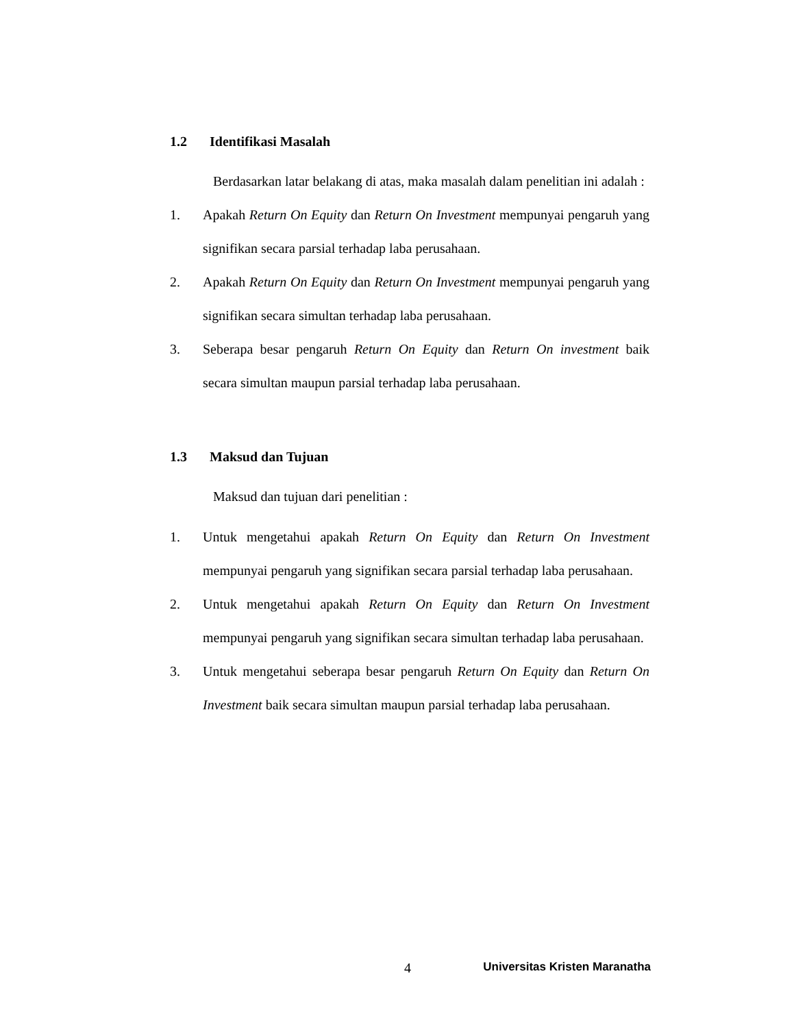1.2 Identifikasi Masalah
Berdasarkan latar belakang di atas, maka masalah dalam penelitian ini adalah :
1. Apakah Return On Equity dan Return On Investment mempunyai pengaruh yang signifikan secara parsial terhadap laba perusahaan.
2. Apakah Return On Equity dan Return On Investment mempunyai pengaruh yang signifikan secara simultan terhadap laba perusahaan.
3. Seberapa besar pengaruh Return On Equity dan Return On investment baik secara simultan maupun parsial terhadap laba perusahaan.
1.3 Maksud dan Tujuan
Maksud dan tujuan dari penelitian :
1. Untuk mengetahui apakah Return On Equity dan Return On Investment mempunyai pengaruh yang signifikan secara parsial terhadap laba perusahaan.
2. Untuk mengetahui apakah Return On Equity dan Return On Investment mempunyai pengaruh yang signifikan secara simultan terhadap laba perusahaan.
3. Untuk mengetahui seberapa besar pengaruh Return On Equity dan Return On Investment baik secara simultan maupun parsial terhadap laba perusahaan.
4 Universitas Kristen Maranatha